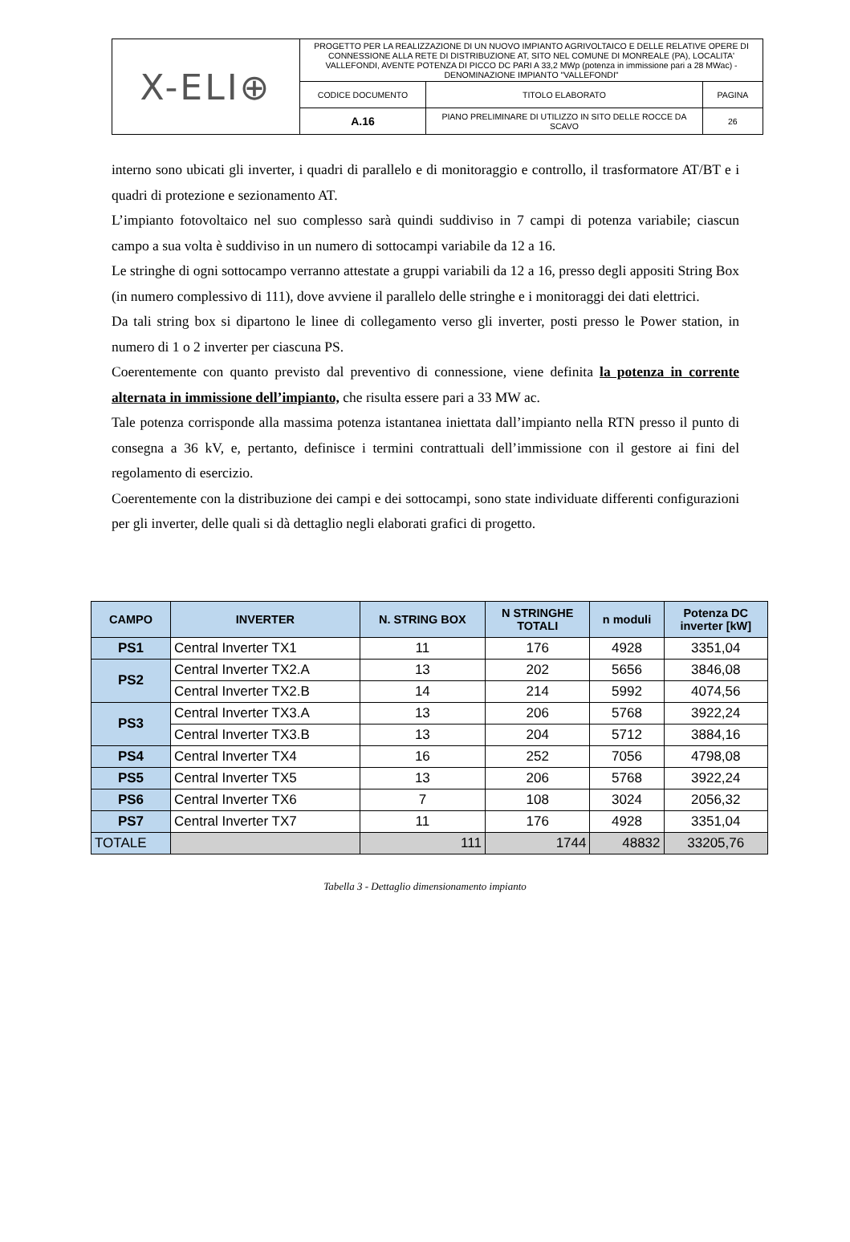| X-ELI⊕ | PROGETTO PER LA REALIZZAZIONE DI UN NUOVO IMPIANTO AGRIVOLTAICO E DELLE RELATIVE OPERE DI CONNESSIONE ALLA RETE DI DISTRIBUZIONE AT, SITO NEL COMUNE DI MONREALE (PA), LOCALITA' VALLEFONDI, AVENTE POTENZA DI PICCO DC PARI A 33,2 MWp (potenza in immissione pari a 28 MWac) - DENOMINAZIONE IMPIANTO "VALLEFONDI" | | |
| | CODICE DOCUMENTO | TITOLO ELABORATO | PAGINA |
| | A.16 | PIANO PRELIMINARE DI UTILIZZO IN SITO DELLE ROCCE DA SCAVO | 26 |
interno sono ubicati gli inverter, i quadri di parallelo e di monitoraggio e controllo, il trasformatore AT/BT e i quadri di protezione e sezionamento AT.
L’impianto fotovoltaico nel suo complesso sarà quindi suddiviso in 7 campi di potenza variabile; ciascun campo a sua volta è suddiviso in un numero di sottocampi variabile da 12 a 16.
Le stringhe di ogni sottocampo verranno attestate a gruppi variabili da 12 a 16, presso degli appositi String Box (in numero complessivo di 111), dove avviene il parallelo delle stringhe e i monitoraggi dei dati elettrici.
Da tali string box si dipartono le linee di collegamento verso gli inverter, posti presso le Power station, in numero di 1 o 2 inverter per ciascuna PS.
Coerentemente con quanto previsto dal preventivo di connessione, viene definita la potenza in corrente alternata in immissione dell’impianto, che risulta essere pari a 33 MW ac.
Tale potenza corrisponde alla massima potenza istantanea iniettata dall’impianto nella RTN presso il punto di consegna a 36 kV, e, pertanto, definisce i termini contrattuali dell’immissione con il gestore ai fini del regolamento di esercizio.
Coerentemente con la distribuzione dei campi e dei sottocampi, sono state individuate differenti configurazioni per gli inverter, delle quali si dà dettaglio negli elaborati grafici di progetto.
| CAMPO | INVERTER | N. STRING BOX | N STRINGHE TOTALI | n moduli | Potenza DC inverter [kW] |
| --- | --- | --- | --- | --- | --- |
| PS1 | Central Inverter TX1 | 11 | 176 | 4928 | 3351,04 |
| PS2 | Central Inverter TX2.A | 13 | 202 | 5656 | 3846,08 |
| | Central Inverter TX2.B | 14 | 214 | 5992 | 4074,56 |
| PS3 | Central Inverter TX3.A | 13 | 206 | 5768 | 3922,24 |
| | Central Inverter TX3.B | 13 | 204 | 5712 | 3884,16 |
| PS4 | Central Inverter TX4 | 16 | 252 | 7056 | 4798,08 |
| PS5 | Central Inverter TX5 | 13 | 206 | 5768 | 3922,24 |
| PS6 | Central Inverter TX6 | 7 | 108 | 3024 | 2056,32 |
| PS7 | Central Inverter TX7 | 11 | 176 | 4928 | 3351,04 |
| TOTALE | | 111 | 1744 | 48832 | 33205,76 |
Tabella 3 - Dettaglio dimensionamento impianto